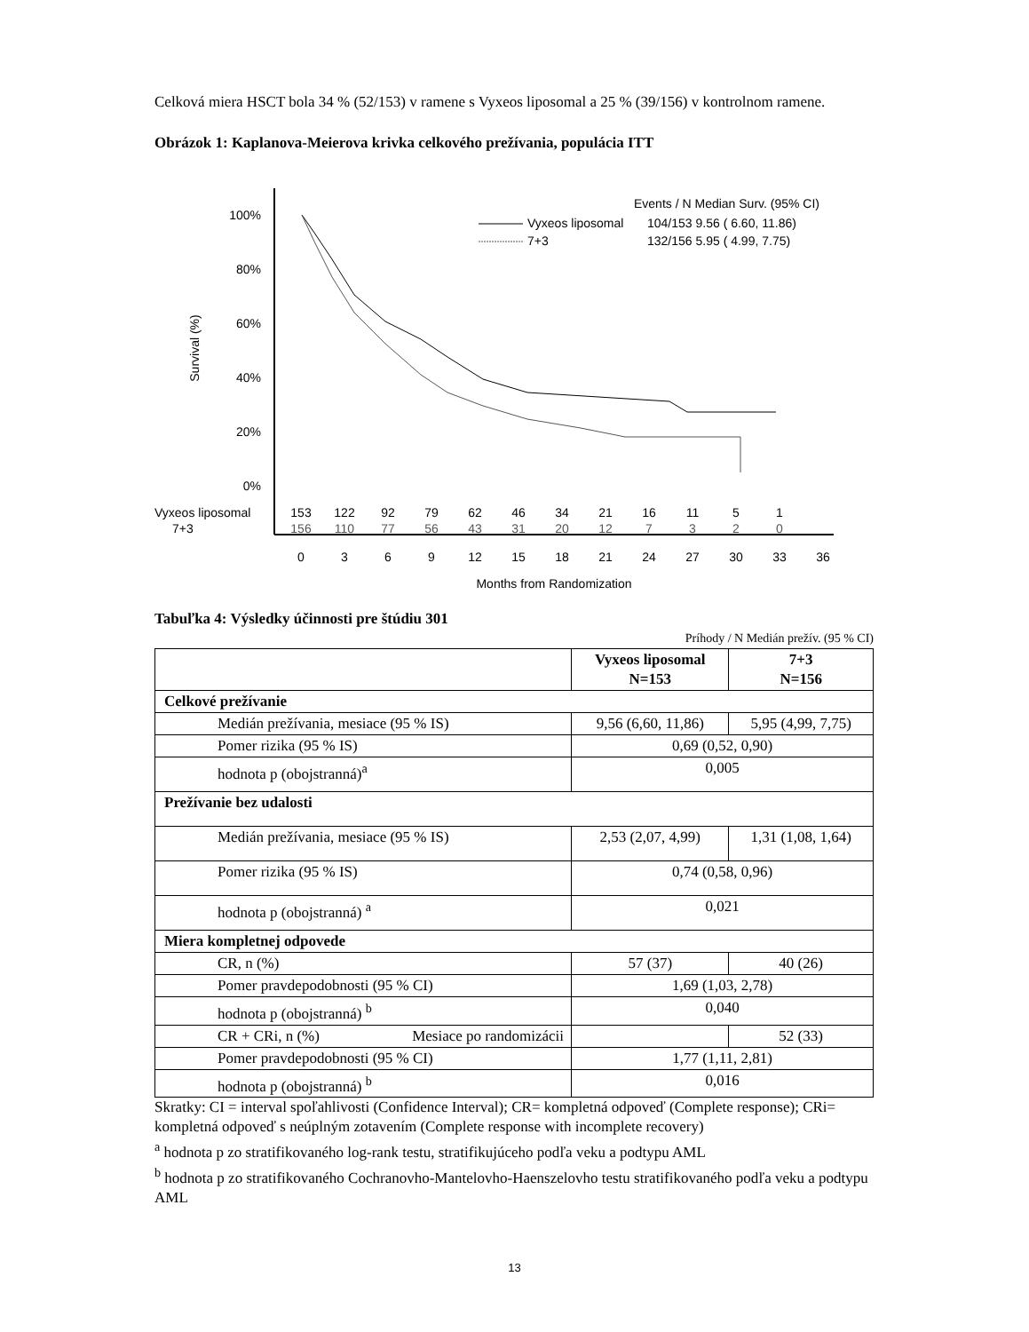Celková miera HSCT bola 34 % (52/153) v ramene s Vyxeos liposomal a 25 % (39/156) v kontrolnom ramene.
Obrázok 1: Kaplanova-Meierova krivka celkového prežívania, populácia ITT
100%
80%
60%
40%
20%
0%
Survival (%)
Events / N Median Surv. (95% CI)
Vyxeos liposomal
104/153 9.56 ( 6.60, 11.86)
7+3
132/156 5.95 ( 4.99, 7.75)
Vyxeos liposomal
7+3
153
122
92
79
62
46
34
21
16
11
5
1
156
110
77
56
43
31
20
12
7
3
2
0
0
3
6
9
12
15
18
21
24
27
30
33
36
Months from Randomization
Tabuľka 4: Výsledky účinnosti pre štúdiu 301
Príhody / N Medián prežív. (95 % CI)
| | Vyxeos liposomal N=153 | 7+3 N=156 |
| --- | --- | --- |
| Celkové prežívanie | | |
| Medián prežívania, mesiace (95 % IS) | 9,56 (6,60, 11,86) | 5,95 (4,99, 7,75) |
| Pomer rizika (95 % IS) | 0,69 (0,52, 0,90) | |
| hodnota p (obojstranná)<sup>a</sup> | 0,005 | |
| Prežívanie bez udalosti | | |
| Medián prežívania, mesiace (95 % IS) | 2,53 (2,07, 4,99) | 1,31 (1,08, 1,64) |
| Pomer rizika (95 % IS) | 0,74 (0,58, 0,96) | |
| hodnota p (obojstranná) <sup>a</sup> | 0,021 | |
| Miera kompletnej odpovede | | |
| CR, n (%) | 57 (37) | 40 (26) |
| Pomer pravdepodobnosti (95 % CI) | 1,69 (1,03, 2,78) | |
| hodnota p (obojstranná) <sup>b</sup> | 0,040 | |
| CR + CRi, n (%) Mesiace po randomizácii | | 52 (33) |
| Pomer pravdepodobnosti (95 % CI) | 1,77 (1,11, 2,81) | |
| hodnota p (obojstranná) <sup>b</sup> | 0,016 | |
Skratky: CI = interval spoľahlivosti (Confidence Interval); CR= kompletná odpoveď (Complete response); CRi= kompletná odpoveď s neúplným zotavením (Complete response with incomplete recovery)
<sup>a</sup> hodnota p zo stratifikovaného log-rank testu, stratifikujúceho podľa veku a podtypu AML
<sup>b</sup> hodnota p zo stratifikovaného Cochranovho-Mantelovho-Haenszelovho testu stratifikovaného podľa veku a podtypu AML
13